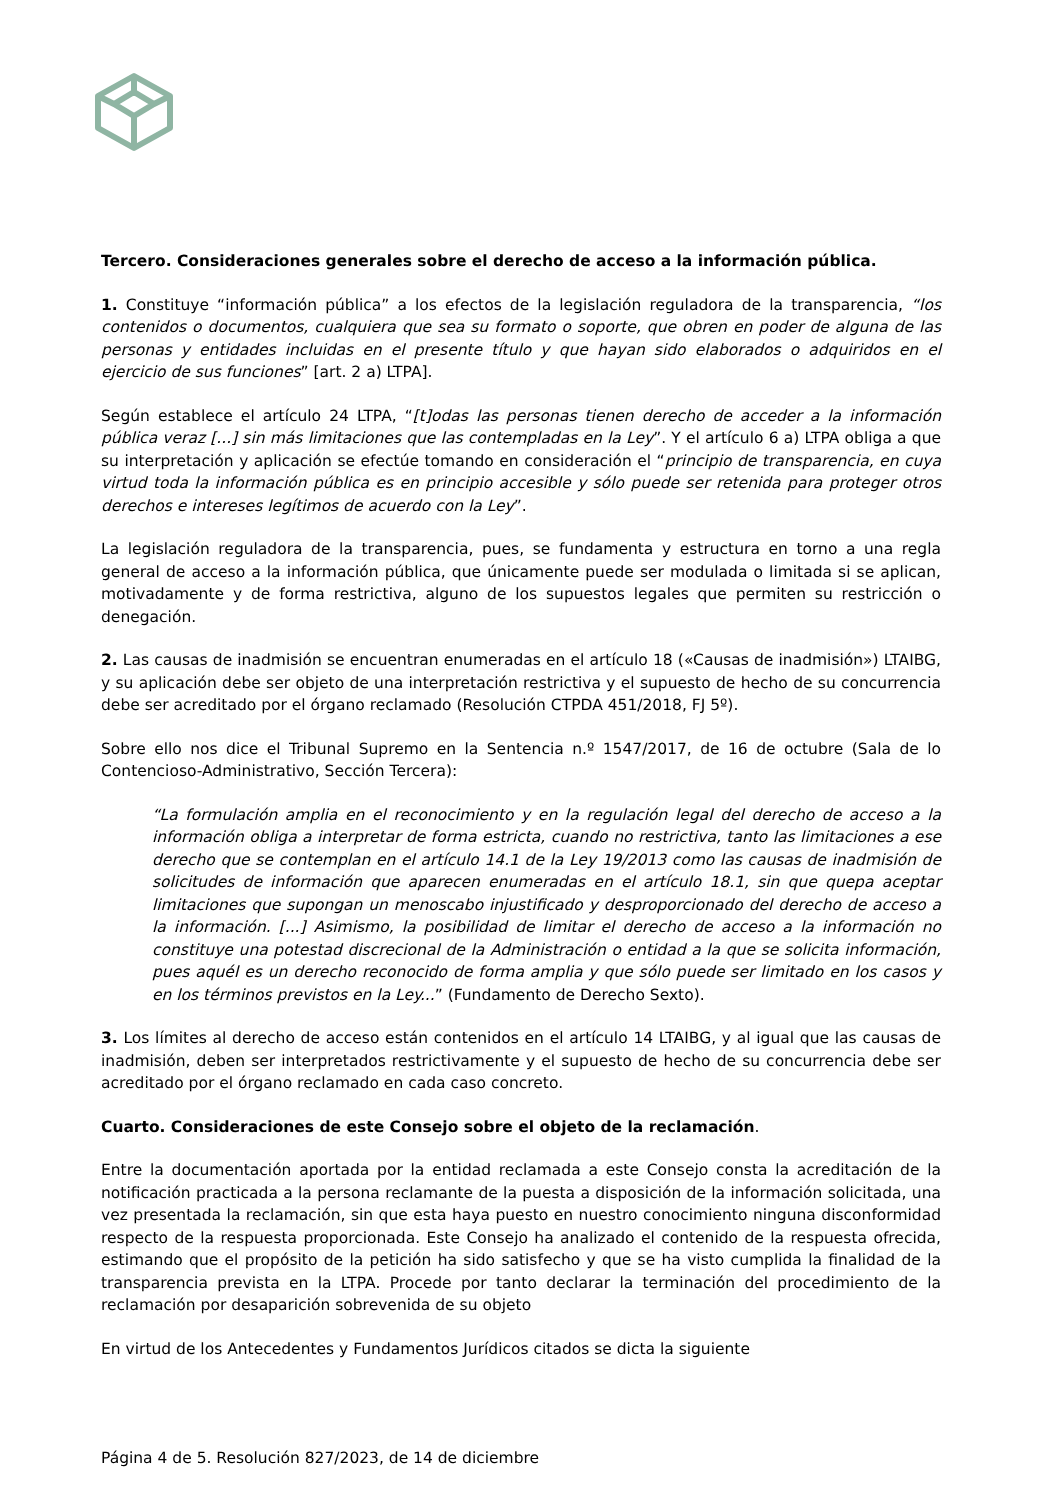Tercero. Consideraciones generales sobre el derecho de acceso a la información pública.
1. Constituye “información pública” a los efectos de la legislación reguladora de la transparencia, “los contenidos o documentos, cualquiera que sea su formato o soporte, que obren en poder de alguna de las personas y entidades incluidas en el presente título y que hayan sido elaborados o adquiridos en el ejercicio de sus funciones” [art. 2 a) LTPA].
Según establece el artículo 24 LTPA, “[t]odas las personas tienen derecho de acceder a la información pública veraz [...] sin más limitaciones que las contempladas en la Ley”. Y el artículo 6 a) LTPA obliga a que su interpretación y aplicación se efectúe tomando en consideración el “principio de transparencia, en cuya virtud toda la información pública es en principio accesible y sólo puede ser retenida para proteger otros derechos e intereses legítimos de acuerdo con la Ley”.
La legislación reguladora de la transparencia, pues, se fundamenta y estructura en torno a una regla general de acceso a la información pública, que únicamente puede ser modulada o limitada si se aplican, motivadamente y de forma restrictiva, alguno de los supuestos legales que permiten su restricción o denegación.
2. Las causas de inadmisión se encuentran enumeradas en el artículo 18 («Causas de inadmisión») LTAIBG, y su aplicación debe ser objeto de una interpretación restrictiva y el supuesto de hecho de su concurrencia debe ser acreditado por el órgano reclamado (Resolución CTPDA 451/2018, FJ 5º).
Sobre ello nos dice el Tribunal Supremo en la Sentencia n.º 1547/2017, de 16 de octubre (Sala de lo Contencioso-Administrativo, Sección Tercera):
“La formulación amplia en el reconocimiento y en la regulación legal del derecho de acceso a la información obliga a interpretar de forma estricta, cuando no restrictiva, tanto las limitaciones a ese derecho que se contemplan en el artículo 14.1 de la Ley 19/2013 como las causas de inadmisión de solicitudes de información que aparecen enumeradas en el artículo 18.1, sin que quepa aceptar limitaciones que supongan un menoscabo injustificado y desproporcionado del derecho de acceso a la información. [...] Asimismo, la posibilidad de limitar el derecho de acceso a la información no constituye una potestad discrecional de la Administración o entidad a la que se solicita información, pues aquél es un derecho reconocido de forma amplia y que sólo puede ser limitado en los casos y en los términos previstos en la Ley...” (Fundamento de Derecho Sexto).
3. Los límites al derecho de acceso están contenidos en el artículo 14 LTAIBG, y al igual que las causas de inadmisión, deben ser interpretados restrictivamente y el supuesto de hecho de su concurrencia debe ser acreditado por el órgano reclamado en cada caso concreto.
Cuarto. Consideraciones de este Consejo sobre el objeto de la reclamación.
Entre la documentación aportada por la entidad reclamada a este Consejo consta la acreditación de la notificación practicada a la persona reclamante de la puesta a disposición de la información solicitada, una vez presentada la reclamación, sin que esta haya puesto en nuestro conocimiento ninguna disconformidad respecto de la respuesta proporcionada. Este Consejo ha analizado el contenido de la respuesta ofrecida, estimando que el propósito de la petición ha sido satisfecho y que se ha visto cumplida la finalidad de la transparencia prevista en la LTPA. Procede por tanto declarar la terminación del procedimiento de la reclamación por desaparición sobrevenida de su objeto
En virtud de los Antecedentes y Fundamentos Jurídicos citados se dicta la siguiente
Página 4 de 5. Resolución 827/2023, de 14 de diciembre